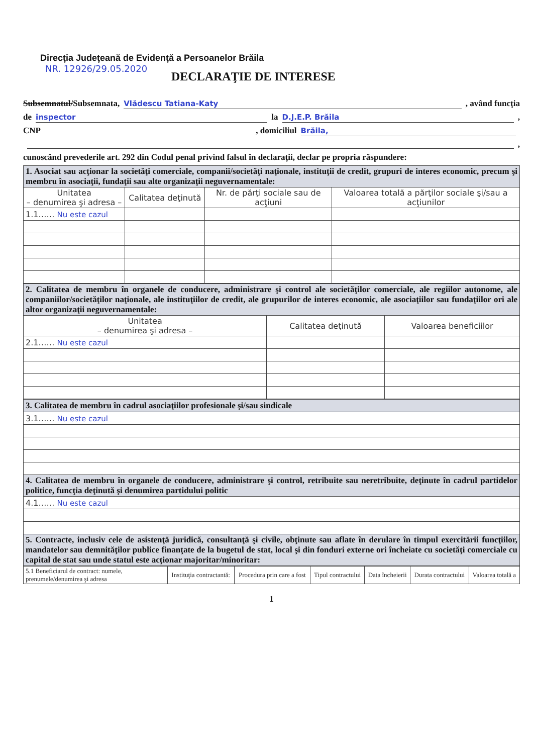Direcţia Judeţeană de Evidenţă a Persoanelor Brăila
NR. 12926/29.05.2020
DECLARAŢIE DE INTERESE
Subsemnatul/Subsemnata, Vlădescu Tatiana-Katy, având funcţia
de inspector la D.J.E.P. Brăila,
CNP , domiciliul Brăila,
,
cunoscând prevederile art. 292 din Codul penal privind falsul în declaraţii, declar pe propria răspundere:
| 1. Asociat sau acţionar la societăţi comerciale, companii/societăţi naţionale, instituţii de credit, grupuri de interes economic, precum şi membru în asociaţii, fundaţii sau alte organizaţii neguvernamentale: | | | |
| Unitatea – denumirea şi adresa – | Calitatea deţinută | Nr. de părţi sociale sau de acţiuni | Valoarea totală a părţilor sociale şi/sau a acţiunilor |
| 1.1…… Nu este cazul | | | |
| 2. Calitatea de membru în organele de conducere, administrare şi control ale societăţilor comerciale, ale regiilor autonome, ale companiilor/societăţilor naţionale, ale instituţiilor de credit, ale grupurilor de interes economic, ale asociaţiilor sau fundaţiilor ori ale altor organizaţii neguvernamentale: | | |
| Unitatea – denumirea şi adresa – | Calitatea deţinută | Valoarea beneficiilor |
| 2.1…… Nu este cazul | | |
| 3. Calitatea de membru în cadrul asociaţiilor profesionale şi/sau sindicale |
| 3.1…… Nu este cazul |
| 4. Calitatea de membru în organele de conducere, administrare şi control, retribuite sau neretribuite, deţinute în cadrul partidelor politice, funcţia deţinută şi denumirea partidului politic |
| 4.1…… Nu este cazul |
| 5. Contracte, inclusiv cele de asistenţă juridică, consultanţă şi civile, obţinute sau aflate în derulare în timpul exercitării funcţiilor, mandatelor sau demnităţilor publice finanţate de la bugetul de stat, local şi din fonduri externe ori încheiate cu societăţi comerciale cu capital de stat sau unde statul este acţionar majoritar/minoritar: |
| 5.1 Beneficiarul de contract: numele, prenumele/denumirea şi adresa | Instituţia contractantă: | Procedura prin care a fost | Tipul contractului | Data încheierii | Durata contractului | Valoarea totală a |
| --- | --- | --- | --- | --- | --- | --- |
1